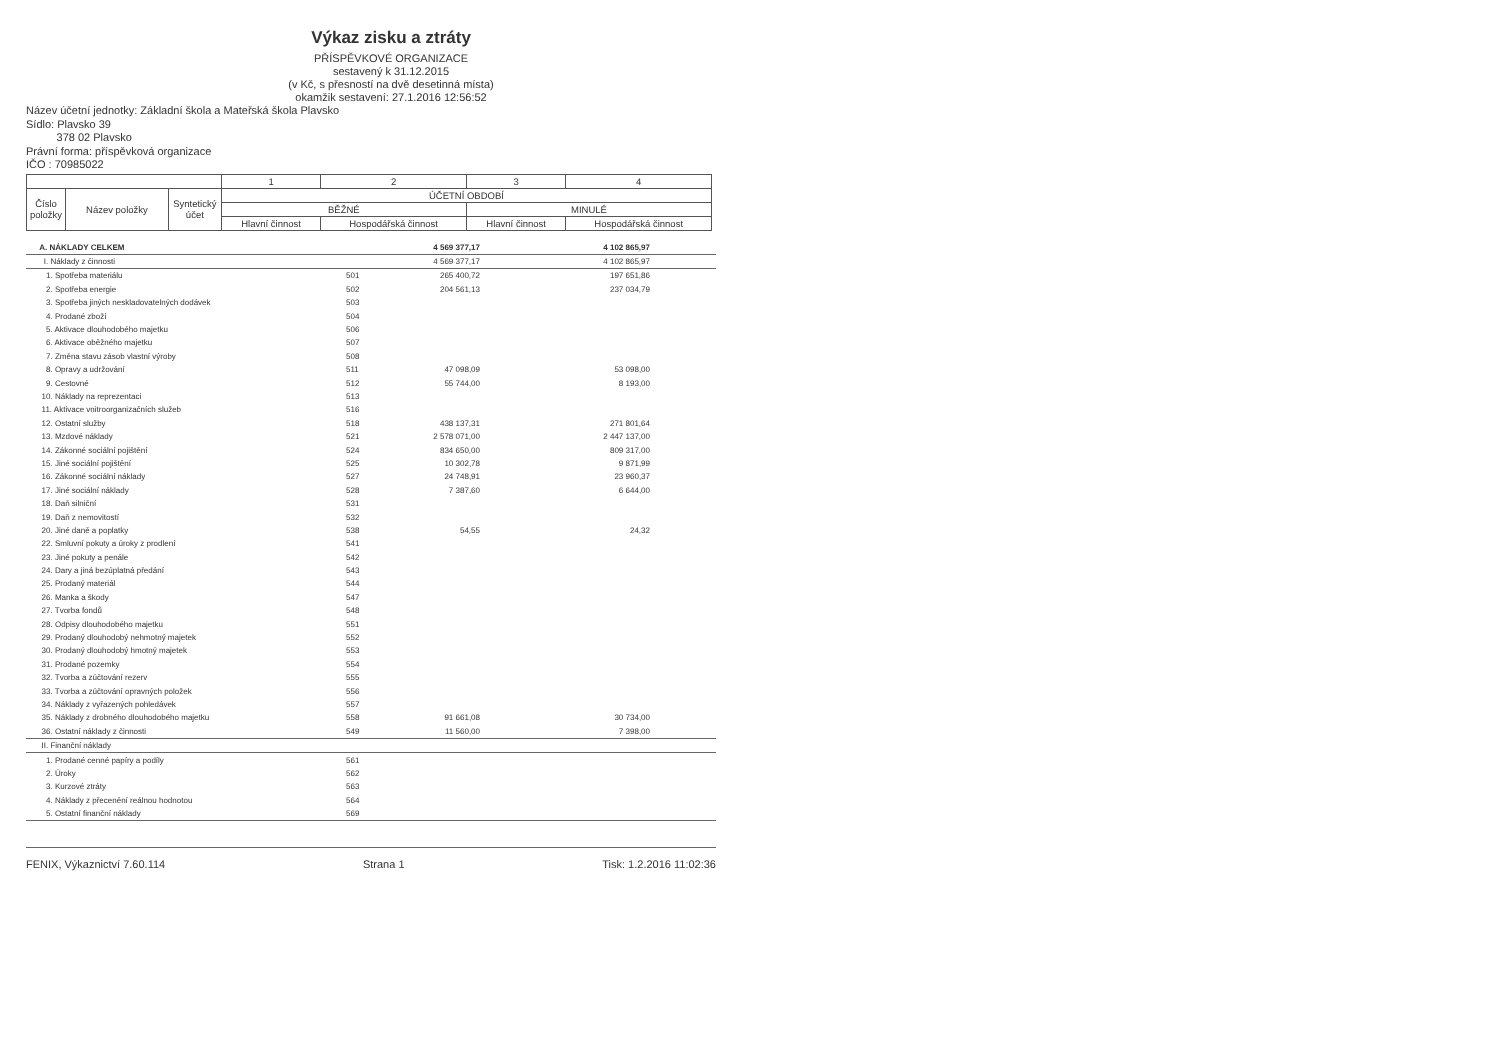Výkaz zisku a ztráty
PŘÍSPĚVKOVÉ ORGANIZACE
sestavený k 31.12.2015
(v Kč, s přesností na dvě desetinná místa)
okamžik sestavení: 27.1.2016 12:56:52
Název účetní jednotky: Základní škola a Mateřská škola Plavsko
Sídlo: Plavsko 39
378 02 Plavsko
Právní forma: příspěvková organizace
IČO : 70985022
| | | | 1 | 2 | 3 | 4 |
| Číslo položky | Název položky | Syntetický účet | ÚČETNÍ OBDOBÍ | | | |
| | | | BĚŽNÉ | | MINULÉ | |
| | | | Hlavní činnost | Hospodářská činnost | Hlavní činnost | Hospodářská činnost |
| A. NÁKLADY CELKEM | | 4 569 377,17 | | 4 102 865,97 | |
| I. Náklady z činnosti | | 4 569 377,17 | | 4 102 865,97 | |
| 1. Spotřeba materiálu | 501 | 265 400,72 | | 197 651,86 | |
| 2. Spotřeba energie | 502 | 204 561,13 | | 237 034,79 | |
| 3. Spotřeba jiných neskladovatelných dodávek | 503 | | | | |
| 4. Prodané zboží | 504 | | | | |
| 5. Aktivace dlouhodobého majetku | 506 | | | | |
| 6. Aktivace oběžného majetku | 507 | | | | |
| 7. Změna stavu zásob vlastní výroby | 508 | | | | |
| 8. Opravy a udržování | 511 | 47 098,09 | | 53 098,00 | |
| 9. Cestovné | 512 | 55 744,00 | | 8 193,00 | |
| 10. Náklady na reprezentaci | 513 | | | | |
| 11. Aktivace vnitroorganizačních služeb | 516 | | | | |
| 12. Ostatní služby | 518 | 438 137,31 | | 271 801,64 | |
| 13. Mzdové náklady | 521 | 2 578 071,00 | | 2 447 137,00 | |
| 14. Zákonné sociální pojištění | 524 | 834 650,00 | | 809 317,00 | |
| 15. Jiné sociální pojištění | 525 | 10 302,78 | | 9 871,99 | |
| 16. Zákonné sociální náklady | 527 | 24 748,91 | | 23 960,37 | |
| 17. Jiné sociální náklady | 528 | 7 387,60 | | 6 644,00 | |
| 18. Daň silniční | 531 | | | | |
| 19. Daň z nemovitostí | 532 | | | | |
| 20. Jiné daně a poplatky | 538 | 54,55 | | 24,32 | |
| 22. Smluvní pokuty a úroky z prodlení | 541 | | | | |
| 23. Jiné pokuty a penále | 542 | | | | |
| 24. Dary a jiná bezúplatná předání | 543 | | | | |
| 25. Prodaný materiál | 544 | | | | |
| 26. Manka a škody | 547 | | | | |
| 27. Tvorba fondů | 548 | | | | |
| 28. Odpisy dlouhodobého majetku | 551 | | | | |
| 29. Prodaný dlouhodobý nehmotný majetek | 552 | | | | |
| 30. Prodaný dlouhodobý hmotný majetek | 553 | | | | |
| 31. Prodané pozemky | 554 | | | | |
| 32. Tvorba a zúčtování rezerv | 555 | | | | |
| 33. Tvorba a zúčtování opravných položek | 556 | | | | |
| 34. Náklady z vyřazených pohledávek | 557 | | | | |
| 35. Náklady z drobného dlouhodobého majetku | 558 | 91 661,08 | | 30 734,00 | |
| 36. Ostatní náklady z činnosti | 549 | 11 560,00 | | 7 398,00 | |
| II. Finanční náklady | | | | | |
| 1. Prodané cenné papíry a podíly | 561 | | | | |
| 2. Úroky | 562 | | | | |
| 3. Kurzové ztráty | 563 | | | | |
| 4. Náklady z přecenění reálnou hodnotou | 564 | | | | |
| 5. Ostatní finanční náklady | 569 | | | | |
FENIX, Výkaznictví 7.60.114 Strana 1 Tisk: 1.2.2016 11:02:36